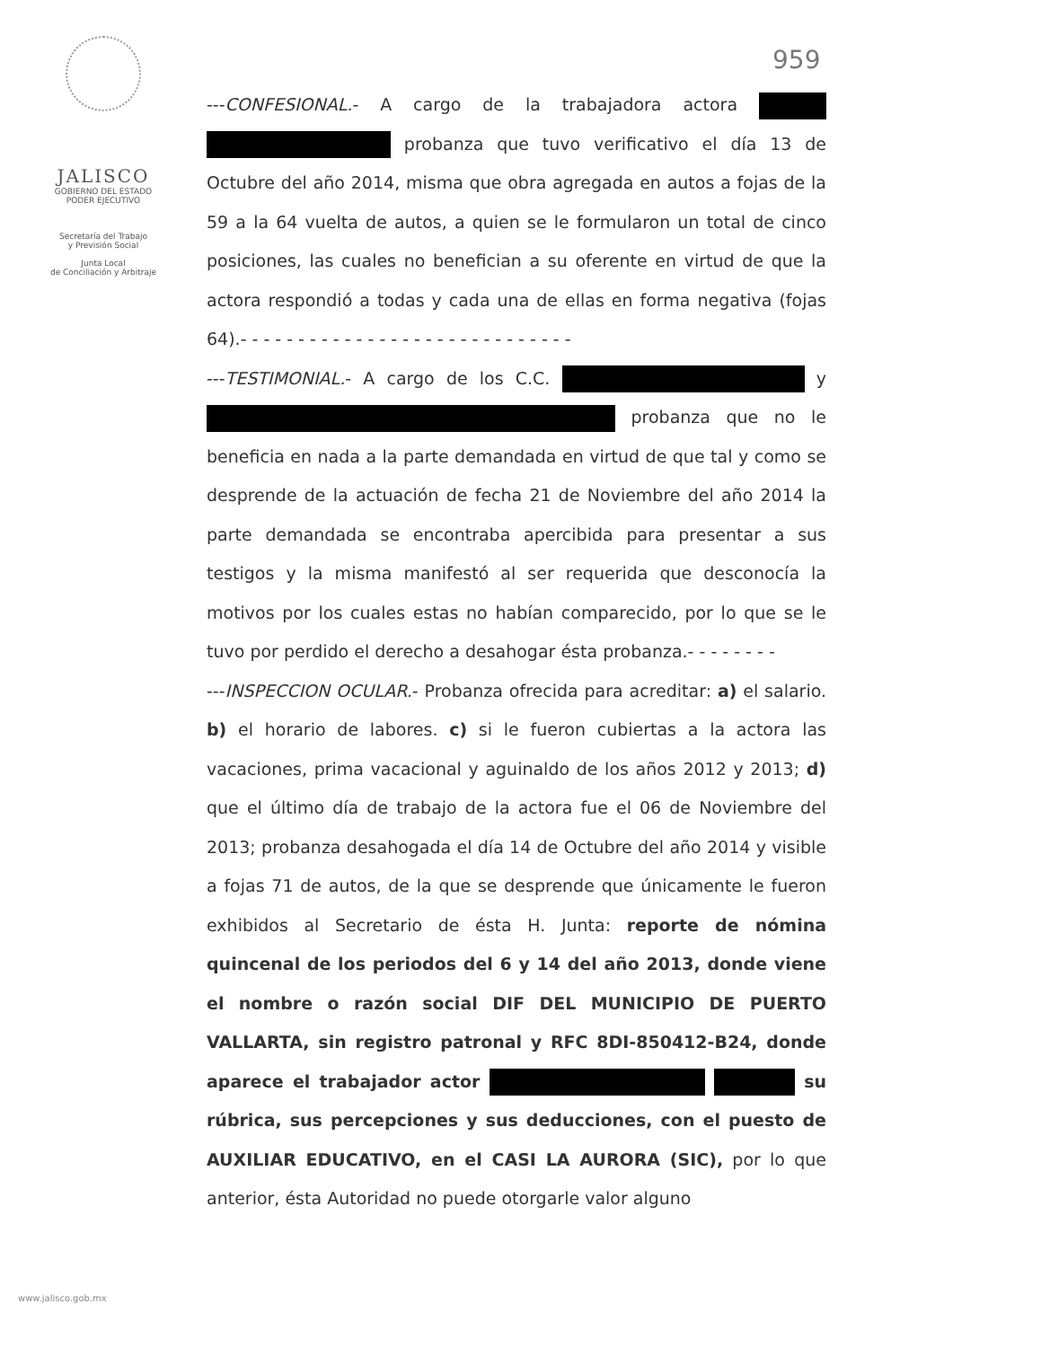959
JALISCO
GOBIERNO DEL ESTADO
PODER EJECUTIVO
Secretaría del Trabajo
y Previsión Social
Junta Local
de Conciliación y Arbitraje
---CONFESIONAL.- A cargo de la trabajadora actora probanza que tuvo verificativo el día 13 de Octubre del año 2014, misma que obra agregada en autos a fojas de la 59 a la 64 vuelta de autos, a quien se le formularon un total de cinco posiciones, las cuales no benefician a su oferente en virtud de que la actora respondió a todas y cada una de ellas en forma negativa (fojas 64).- - - - - - - - - - - - - - - - - - - - - - - - - - - - -
---TESTIMONIAL.- A cargo de los C.C. y probanza que no le beneficia en nada a la parte demandada en virtud de que tal y como se desprende de la actuación de fecha 21 de Noviembre del año 2014 la parte demandada se encontraba apercibida para presentar a sus testigos y la misma manifestó al ser requerida que desconocía la motivos por los cuales estas no habían comparecido, por lo que se le tuvo por perdido el derecho a desahogar ésta probanza.- - - - - - - -
---INSPECCION OCULAR.- Probanza ofrecida para acreditar: a) el salario. b) el horario de labores. c) si le fueron cubiertas a la actora las vacaciones, prima vacacional y aguinaldo de los años 2012 y 2013; d) que el último día de trabajo de la actora fue el 06 de Noviembre del 2013; probanza desahogada el día 14 de Octubre del año 2014 y visible a fojas 71 de autos, de la que se desprende que únicamente le fueron exhibidos al Secretario de ésta H. Junta: reporte de nómina quincenal de los periodos del 6 y 14 del año 2013, donde viene el nombre o razón social DIF DEL MUNICIPIO DE PUERTO VALLARTA, sin registro patronal y RFC 8DI-850412-B24, donde aparece el trabajador actor su rúbrica, sus percepciones y sus deducciones, con el puesto de AUXILIAR EDUCATIVO, en el CASI LA AURORA (SIC), por lo que anterior, ésta Autoridad no puede otorgarle valor alguno
www.jalisco.gob.mx